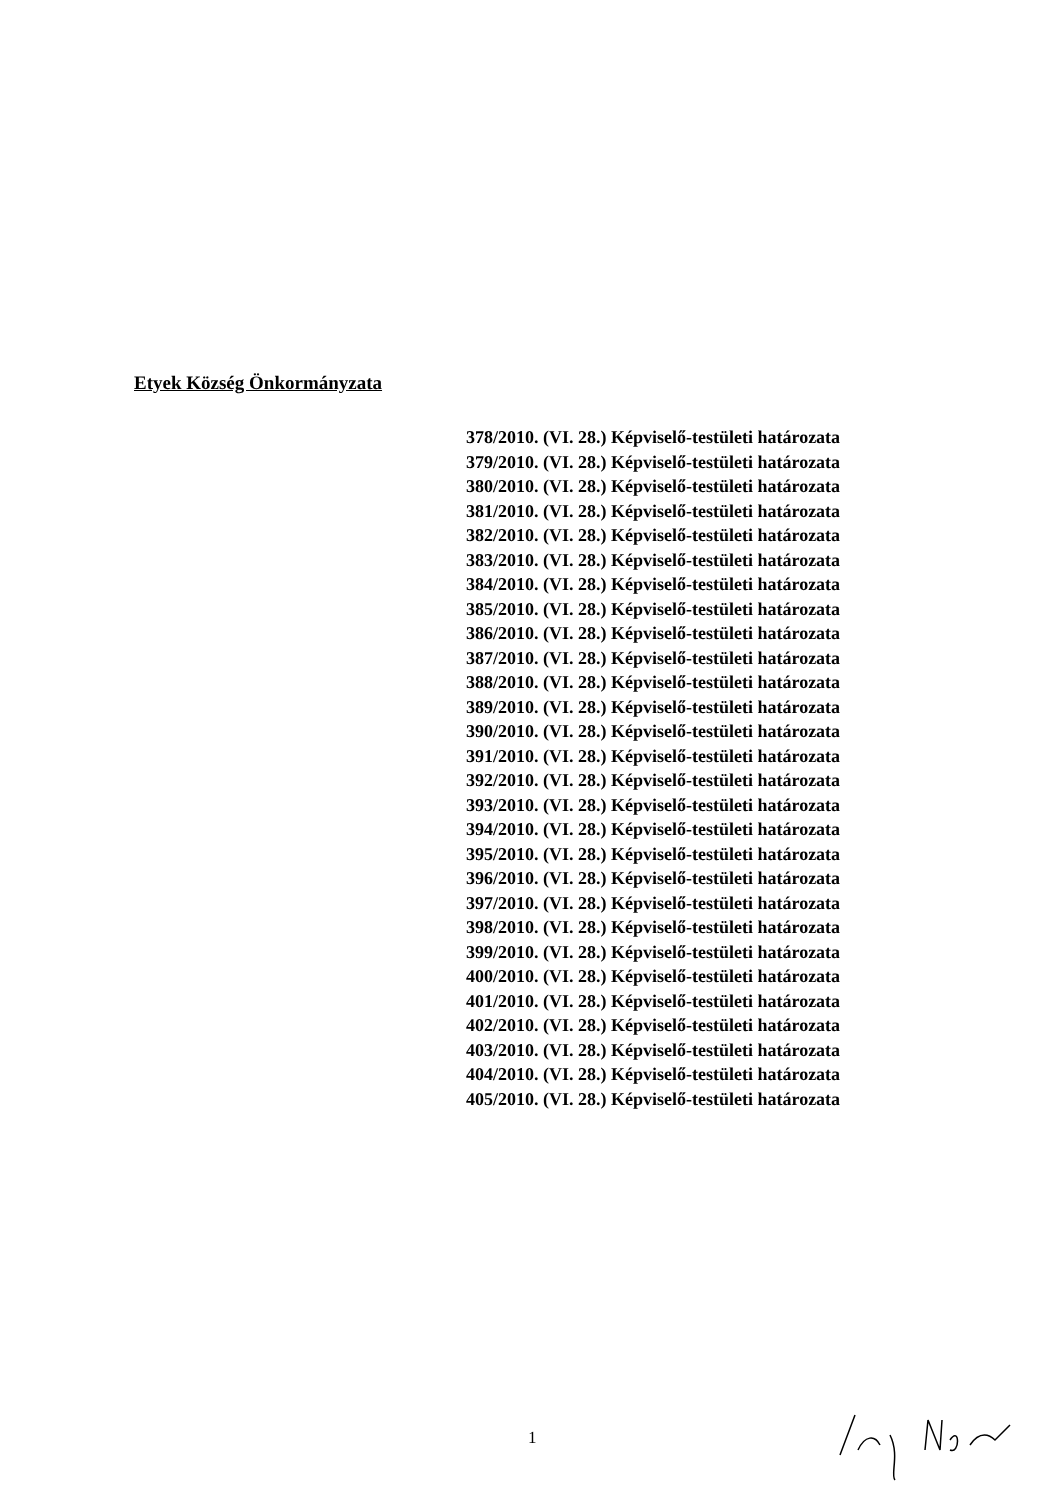Etyek Község Önkormányzata
378/2010. (VI. 28.) Képviselő-testületi határozata
379/2010. (VI. 28.) Képviselő-testületi határozata
380/2010. (VI. 28.) Képviselő-testületi határozata
381/2010. (VI. 28.) Képviselő-testületi határozata
382/2010. (VI. 28.) Képviselő-testületi határozata
383/2010. (VI. 28.) Képviselő-testületi határozata
384/2010. (VI. 28.) Képviselő-testületi határozata
385/2010. (VI. 28.) Képviselő-testületi határozata
386/2010. (VI. 28.) Képviselő-testületi határozata
387/2010. (VI. 28.) Képviselő-testületi határozata
388/2010. (VI. 28.) Képviselő-testületi határozata
389/2010. (VI. 28.) Képviselő-testületi határozata
390/2010. (VI. 28.) Képviselő-testületi határozata
391/2010. (VI. 28.) Képviselő-testületi határozata
392/2010. (VI. 28.) Képviselő-testületi határozata
393/2010. (VI. 28.) Képviselő-testületi határozata
394/2010. (VI. 28.) Képviselő-testületi határozata
395/2010. (VI. 28.) Képviselő-testületi határozata
396/2010. (VI. 28.) Képviselő-testületi határozata
397/2010. (VI. 28.) Képviselő-testületi határozata
398/2010. (VI. 28.) Képviselő-testületi határozata
399/2010. (VI. 28.) Képviselő-testületi határozata
400/2010. (VI. 28.) Képviselő-testületi határozata
401/2010. (VI. 28.) Képviselő-testületi határozata
402/2010. (VI. 28.) Képviselő-testületi határozata
403/2010. (VI. 28.) Képviselő-testületi határozata
404/2010. (VI. 28.) Képviselő-testületi határozata
405/2010. (VI. 28.) Képviselő-testületi határozata
1